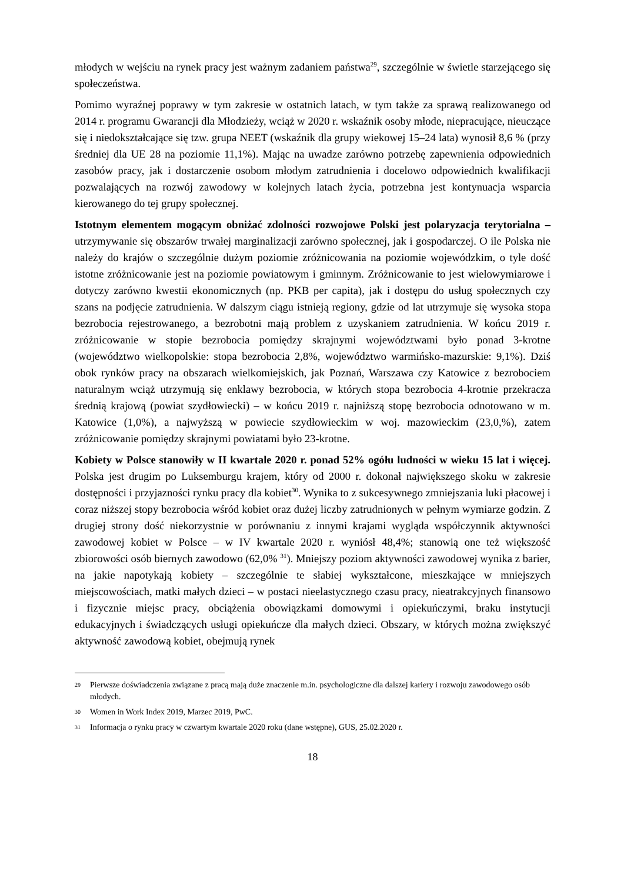młodych w wejściu na rynek pracy jest ważnym zadaniem państwa<sup>29</sup>, szczególnie w świetle starzejącego się społeczeństwa.
Pomimo wyraźnej poprawy w tym zakresie w ostatnich latach, w tym także za sprawą realizowanego od 2014 r. programu Gwarancji dla Młodzieży, wciąż w 2020 r. wskaźnik osoby młode, niepracujące, nieuczące się i niedokształcające się tzw. grupa NEET (wskaźnik dla grupy wiekowej 15–24 lata) wynosił 8,6 % (przy średniej dla UE 28 na poziomie 11,1%). Mając na uwadze zarówno potrzebę zapewnienia odpowiednich zasobów pracy, jak i dostarczenie osobom młodym zatrudnienia i docelowo odpowiednich kwalifikacji pozwalających na rozwój zawodowy w kolejnych latach życia, potrzebna jest kontynuacja wsparcia kierowanego do tej grupy społecznej.
Istotnym elementem mogącym obniżać zdolności rozwojowe Polski jest polaryzacja terytorialna – utrzymywanie się obszarów trwałej marginalizacji zarówno społecznej, jak i gospodarczej. O ile Polska nie należy do krajów o szczególnie dużym poziomie zróżnicowania na poziomie wojewódzkim, o tyle dość istotne zróżnicowanie jest na poziomie powiatowym i gminnym. Zróżnicowanie to jest wielowymiarowe i dotyczy zarówno kwestii ekonomicznych (np. PKB per capita), jak i dostępu do usług społecznych czy szans na podjęcie zatrudnienia. W dalszym ciągu istnieją regiony, gdzie od lat utrzymuje się wysoka stopa bezrobocia rejestrowanego, a bezrobotni mają problem z uzyskaniem zatrudnienia. W końcu 2019 r. zróżnicowanie w stopie bezrobocia pomiędzy skrajnymi województwami było ponad 3-krotne (województwo wielkopolskie: stopa bezrobocia 2,8%, województwo warmińsko-mazurskie: 9,1%). Dziś obok rynków pracy na obszarach wielkomiejskich, jak Poznań, Warszawa czy Katowice z bezrobociem naturalnym wciąż utrzymują się enklawy bezrobocia, w których stopa bezrobocia 4-krotnie przekracza średnią krajową (powiat szydłowiecki) – w końcu 2019 r. najniższą stopę bezrobocia odnotowano w m. Katowice (1,0%), a najwyższą w powiecie szydłowieckim w woj. mazowieckim (23,0,%), zatem zróżnicowanie pomiędzy skrajnymi powiatami było 23-krotne.
Kobiety w Polsce stanowiły w II kwartale 2020 r. ponad 52% ogółu ludności w wieku 15 lat i więcej. Polska jest drugim po Luksemburgu krajem, który od 2000 r. dokonał największego skoku w zakresie dostępności i przyjazności rynku pracy dla kobiet<sup>30</sup>. Wynika to z sukcesywnego zmniejszania luki płacowej i coraz niższej stopy bezrobocia wśród kobiet oraz dużej liczby zatrudnionych w pełnym wymiarze godzin. Z drugiej strony dość niekorzystnie w porównaniu z innymi krajami wygląda współczynnik aktywności zawodowej kobiet w Polsce – w IV kwartale 2020 r. wyniósł 48,4%; stanowią one też większość zbiorowości osób biernych zawodowo (62,0% <sup>31</sup>). Mniejszy poziom aktywności zawodowej wynika z barier, na jakie napotykają kobiety – szczególnie te słabiej wykształcone, mieszkające w mniejszych miejscowościach, matki małych dzieci – w postaci nieelastycznego czasu pracy, nieatrakcyjnych finansowo i fizycznie miejsc pracy, obciążenia obowiązkami domowymi i opiekuńczymi, braku instytucji edukacyjnych i świadczących usługi opiekuńcze dla małych dzieci. Obszary, w których można zwiększyć aktywność zawodową kobiet, obejmują rynek
29 Pierwsze doświadczenia związane z pracą mają duże znaczenie m.in. psychologiczne dla dalszej kariery i rozwoju zawodowego osób młodych.
30 Women in Work Index 2019, Marzec 2019, PwC.
31 Informacja o rynku pracy w czwartym kwartale 2020 roku (dane wstępne), GUS, 25.02.2020 r.
18